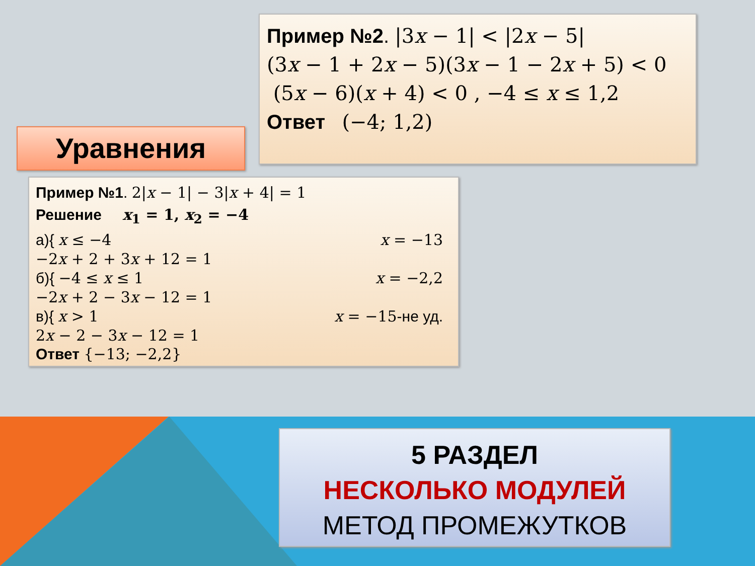Пример №2. |3x − 1| < |2x − 5|
(3x − 1 + 2x − 5)(3x − 1 − 2x + 5) < 0
(5x − 6)(x + 4) < 0 , −4 ≤ x ≤ 1,2
Ответ (−4; 1,2)
Уравнения
Пример №1. 2|x − 1| − 3|x + 4| = 1
Решение x<sub>1</sub> = 1, x<sub>2</sub> = −4
а){ x ≤ −4
−2x + 2 + 3x + 12 = 1 x = −13
б){ −4 ≤ x ≤ 1
−2x + 2 − 3x − 12 = 1 x = −2,2
в){ x > 1
2x − 2 − 3x − 12 = 1 x = −15-не уд.
Ответ {−13; −2,2}
5 РАЗДЕЛ
НЕСКОЛЬКО МОДУЛЕЙ
МЕТОД ПРОМЕЖУТКОВ